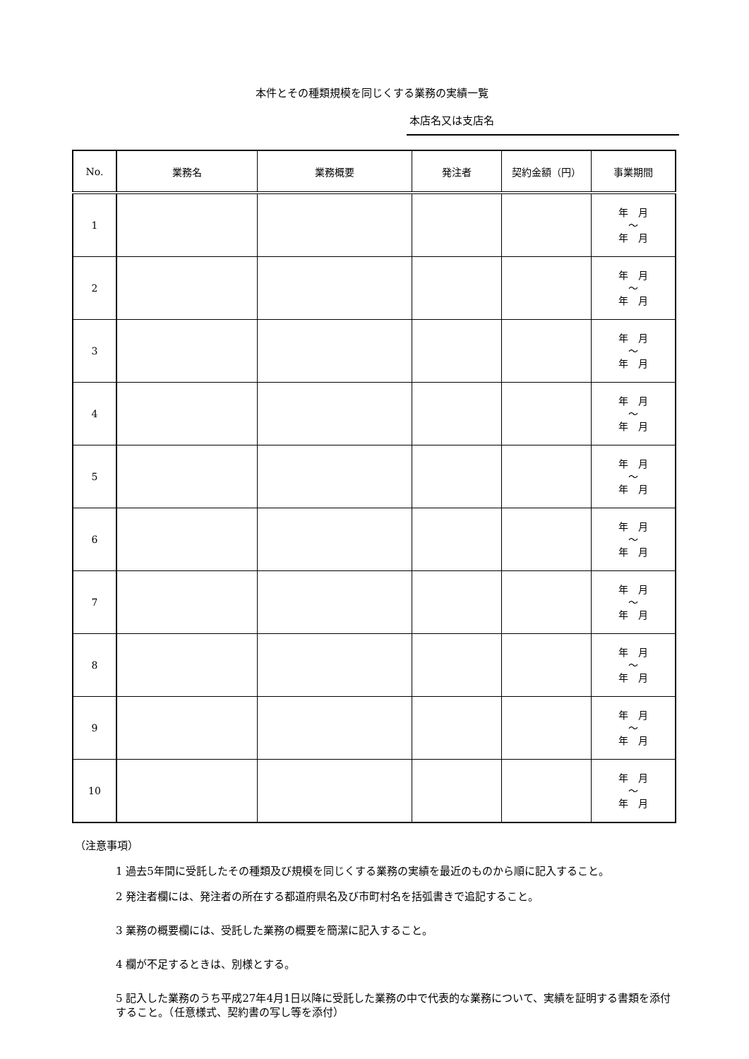本件とその種類規模を同じくする業務の実績一覧
本店名又は支店名
| No. | 業務名 | 業務概要 | 発注者 | 契約金額（円） | 事業期間 |
| --- | --- | --- | --- | --- | --- |
| 1 | | | | | 年 月 ～ 年 月 |
| 2 | | | | | 年 月 ～ 年 月 |
| 3 | | | | | 年 月 ～ 年 月 |
| 4 | | | | | 年 月 ～ 年 月 |
| 5 | | | | | 年 月 ～ 年 月 |
| 6 | | | | | 年 月 ～ 年 月 |
| 7 | | | | | 年 月 ～ 年 月 |
| 8 | | | | | 年 月 ～ 年 月 |
| 9 | | | | | 年 月 ～ 年 月 |
| 10 | | | | | 年 月 ～ 年 月 |
（注意事項）
1 過去5年間に受託したその種類及び規模を同じくする業務の実績を最近のものから順に記入すること。
2 発注者欄には、発注者の所在する都道府県名及び市町村名を括弧書きで追記すること。
3 業務の概要欄には、受託した業務の概要を簡潔に記入すること。
4 欄が不足するときは、別様とする。
5 記入した業務のうち平成27年4月1日以降に受託した業務の中で代表的な業務について、実績を証明する書類を添付すること。（任意様式、契約書の写し等を添付）